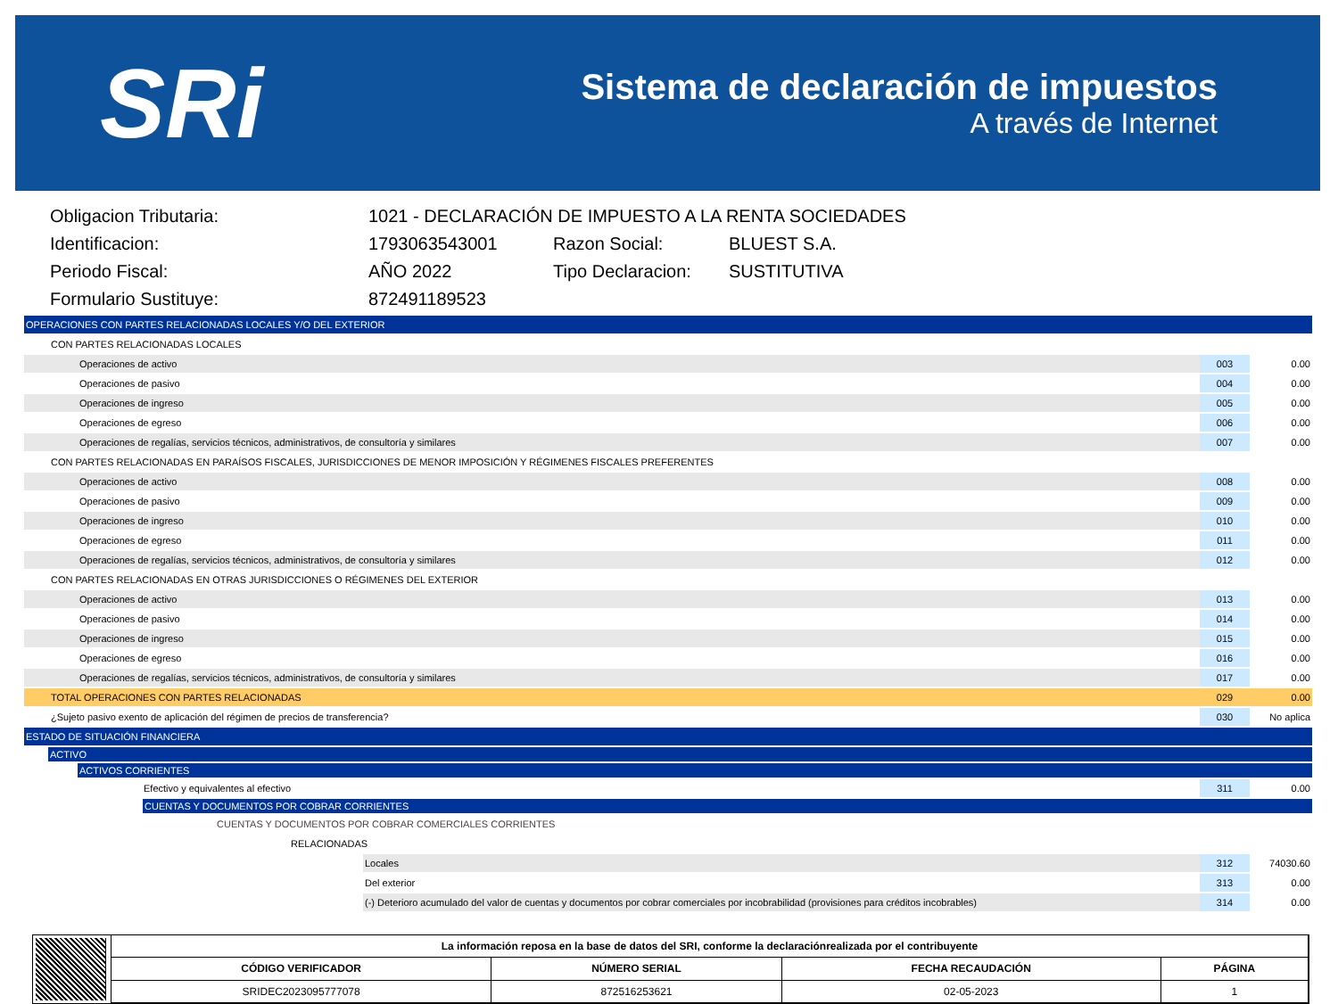SRi
Sistema de declaración de impuestos
A través de Internet
| Obligacion Tributaria: | 1021 - DECLARACIÓN DE IMPUESTO A LA RENTA SOCIEDADES | | |
| Identificacion: | 1793063543001 | Razon Social: | BLUEST S.A. |
| Periodo Fiscal: | AÑO 2022 | Tipo Declaracion: | SUSTITUTIVA |
| Formulario Sustituye: | 872491189523 | | |
| OPERACIONES CON PARTES RELACIONADAS LOCALES Y/O DEL EXTERIOR | | |
| CON PARTES RELACIONADAS LOCALES | | |
| Operaciones de activo | 003 | 0.00 |
| Operaciones de pasivo | 004 | 0.00 |
| Operaciones de ingreso | 005 | 0.00 |
| Operaciones de egreso | 006 | 0.00 |
| Operaciones de regalías, servicios técnicos, administrativos, de consultoría y similares | 007 | 0.00 |
| CON PARTES RELACIONADAS EN PARAÍSOS FISCALES, JURISDICCIONES DE MENOR IMPOSICIÓN Y RÉGIMENES FISCALES PREFERENTES | | |
| Operaciones de activo | 008 | 0.00 |
| Operaciones de pasivo | 009 | 0.00 |
| Operaciones de ingreso | 010 | 0.00 |
| Operaciones de egreso | 011 | 0.00 |
| Operaciones de regalías, servicios técnicos, administrativos, de consultoría y similares | 012 | 0.00 |
| CON PARTES RELACIONADAS EN OTRAS JURISDICCIONES O RÉGIMENES DEL EXTERIOR | | |
| Operaciones de activo | 013 | 0.00 |
| Operaciones de pasivo | 014 | 0.00 |
| Operaciones de ingreso | 015 | 0.00 |
| Operaciones de egreso | 016 | 0.00 |
| Operaciones de regalías, servicios técnicos, administrativos, de consultoría y similares | 017 | 0.00 |
| TOTAL OPERACIONES CON PARTES RELACIONADAS | 029 | 0.00 |
| ¿Sujeto pasivo exento de aplicación del régimen de precios de transferencia? | 030 | No aplica |
| ESTADO DE SITUACIÓN FINANCIERA | | |
| ACTIVO | | |
| ACTIVOS CORRIENTES | | |
| Efectivo y equivalentes al efectivo | 311 | 0.00 |
| CUENTAS Y DOCUMENTOS POR COBRAR CORRIENTES | | |
| CUENTAS Y DOCUMENTOS POR COBRAR COMERCIALES CORRIENTES | | |
| RELACIONADAS | | |
| Locales | 312 | 74030.60 |
| Del exterior | 313 | 0.00 |
| (-) Deterioro acumulado del valor de cuentas y documentos por cobrar comerciales por incobrabilidad (provisiones para créditos incobrables) | 314 | 0.00 |
| La información reposa en la base de datos del SRI, conforme la declaraciónrealizada por el contribuyente | | | |
| --- | --- | --- | --- |
| CÓDIGO VERIFICADOR | NÚMERO SERIAL | FECHA RECAUDACIÓN | PÁGINA |
| SRIDEC2023095777078 | 872516253621 | 02-05-2023 | 1 |